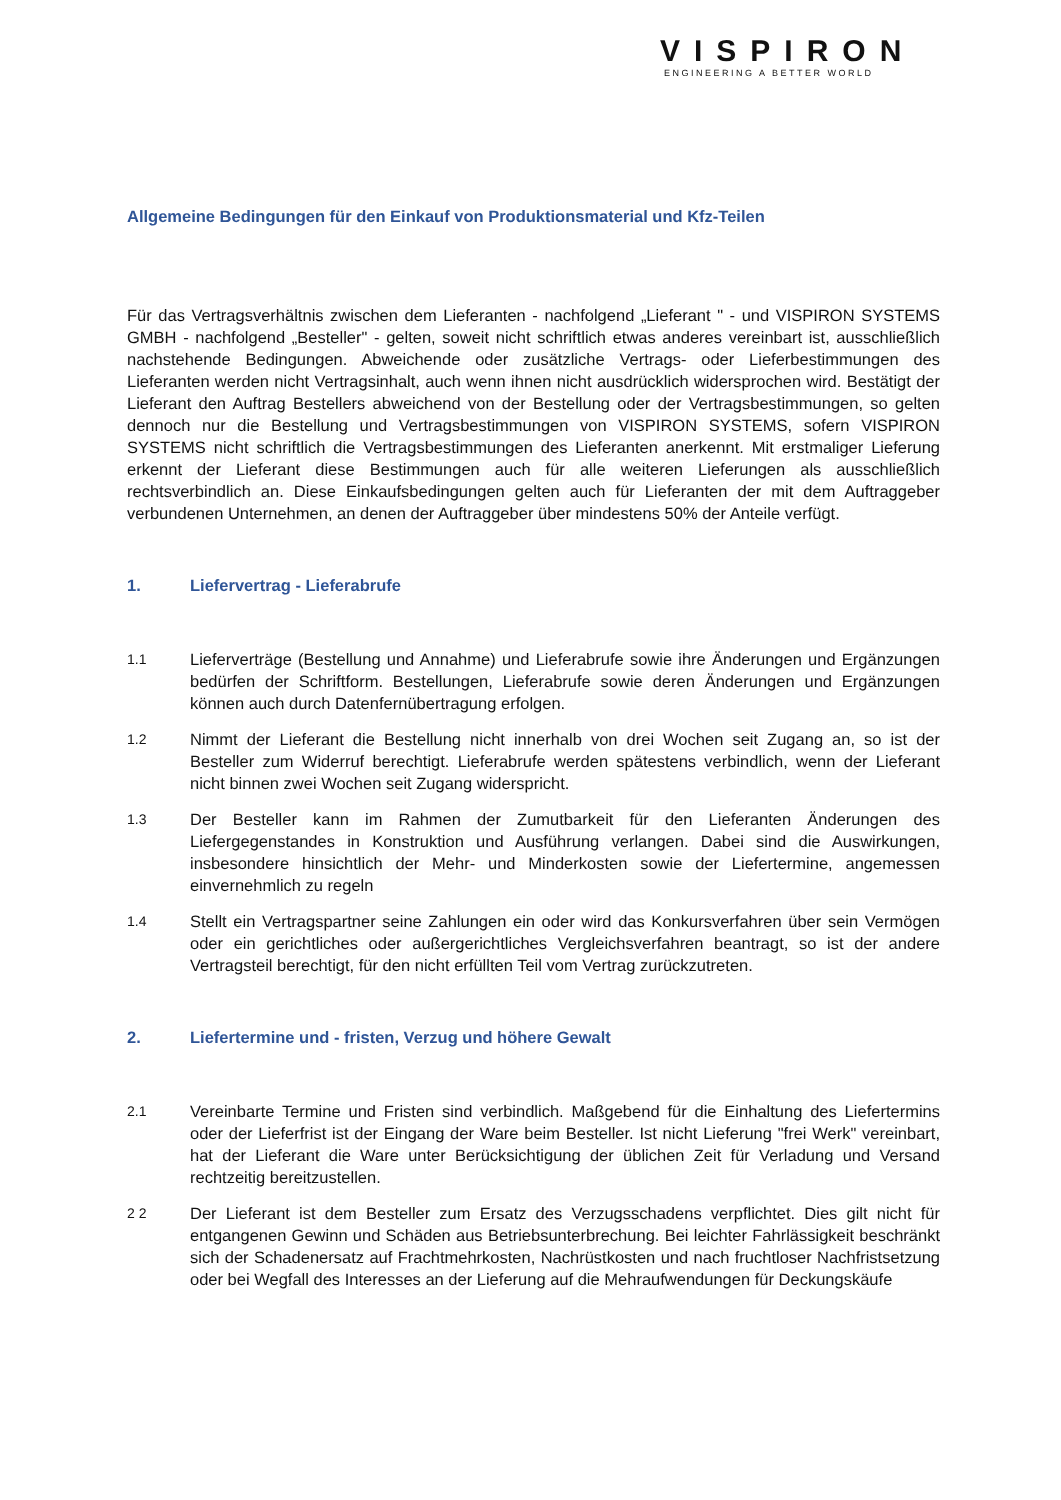VISPIRON
ENGINEERING A BETTER WORLD
Allgemeine Bedingungen für den Einkauf von Produktionsmaterial und Kfz-Teilen
Für das Vertragsverhältnis zwischen dem Lieferanten - nachfolgend „Lieferant " - und VISPIRON SYSTEMS GMBH - nachfolgend „Besteller" - gelten, soweit nicht schriftlich etwas anderes vereinbart ist, ausschließlich nachstehende Bedingungen. Abweichende oder zusätzliche Vertrags- oder Lieferbestimmungen des Lieferanten werden nicht Vertragsinhalt, auch wenn ihnen nicht ausdrücklich widersprochen wird. Bestätigt der Lieferant den Auftrag Bestellers abweichend von der Bestellung oder der Vertragsbestimmungen, so gelten dennoch nur die Bestellung und Vertragsbestimmungen von VISPIRON SYSTEMS, sofern VISPIRON SYSTEMS nicht schriftlich die Vertragsbestimmungen des Lieferanten anerkennt. Mit erstmaliger Lieferung erkennt der Lieferant diese Bestimmungen auch für alle weiteren Lieferungen als ausschließlich rechtsverbindlich an. Diese Einkaufsbedingungen gelten auch für Lieferanten der mit dem Auftraggeber verbundenen Unternehmen, an denen der Auftraggeber über mindestens 50% der Anteile verfügt.
1. Liefervertrag - Lieferabrufe
1.1
Lieferverträge (Bestellung und Annahme) und Lieferabrufe sowie ihre Änderungen und Ergänzungen bedürfen der Schriftform. Bestellungen, Lieferabrufe sowie deren Änderungen und Ergänzungen können auch durch Datenfernübertragung erfolgen.
1.2
Nimmt der Lieferant die Bestellung nicht innerhalb von drei Wochen seit Zugang an, so ist der Besteller zum Widerruf berechtigt. Lieferabrufe werden spätestens verbindlich, wenn der Lieferant nicht binnen zwei Wochen seit Zugang widerspricht.
1.3
Der Besteller kann im Rahmen der Zumutbarkeit für den Lieferanten Änderungen des Liefergegenstandes in Konstruktion und Ausführung verlangen. Dabei sind die Auswirkungen, insbesondere hinsichtlich der Mehr- und Minderkosten sowie der Liefertermine, angemessen einvernehmlich zu regeln
1.4
Stellt ein Vertragspartner seine Zahlungen ein oder wird das Konkursverfahren über sein Vermögen oder ein gerichtliches oder außergerichtliches Vergleichsverfahren beantragt, so ist der andere Vertragsteil berechtigt, für den nicht erfüllten Teil vom Vertrag zurückzutreten.
2. Liefertermine und - fristen, Verzug und höhere Gewalt
2.1
Vereinbarte Termine und Fristen sind verbindlich. Maßgebend für die Einhaltung des Liefertermins oder der Lieferfrist ist der Eingang der Ware beim Besteller. Ist nicht Lieferung "frei Werk" vereinbart, hat der Lieferant die Ware unter Berücksichtigung der üblichen Zeit für Verladung und Versand rechtzeitig bereitzustellen.
2 2
Der Lieferant ist dem Besteller zum Ersatz des Verzugsschadens verpflichtet. Dies gilt nicht für entgangenen Gewinn und Schäden aus Betriebsunterbrechung. Bei leichter Fahrlässigkeit beschränkt sich der Schadenersatz auf Frachtmehrkosten, Nachrüstkosten und nach fruchtloser Nachfristsetzung oder bei Wegfall des Interesses an der Lieferung auf die Mehraufwendungen für Deckungskäufe